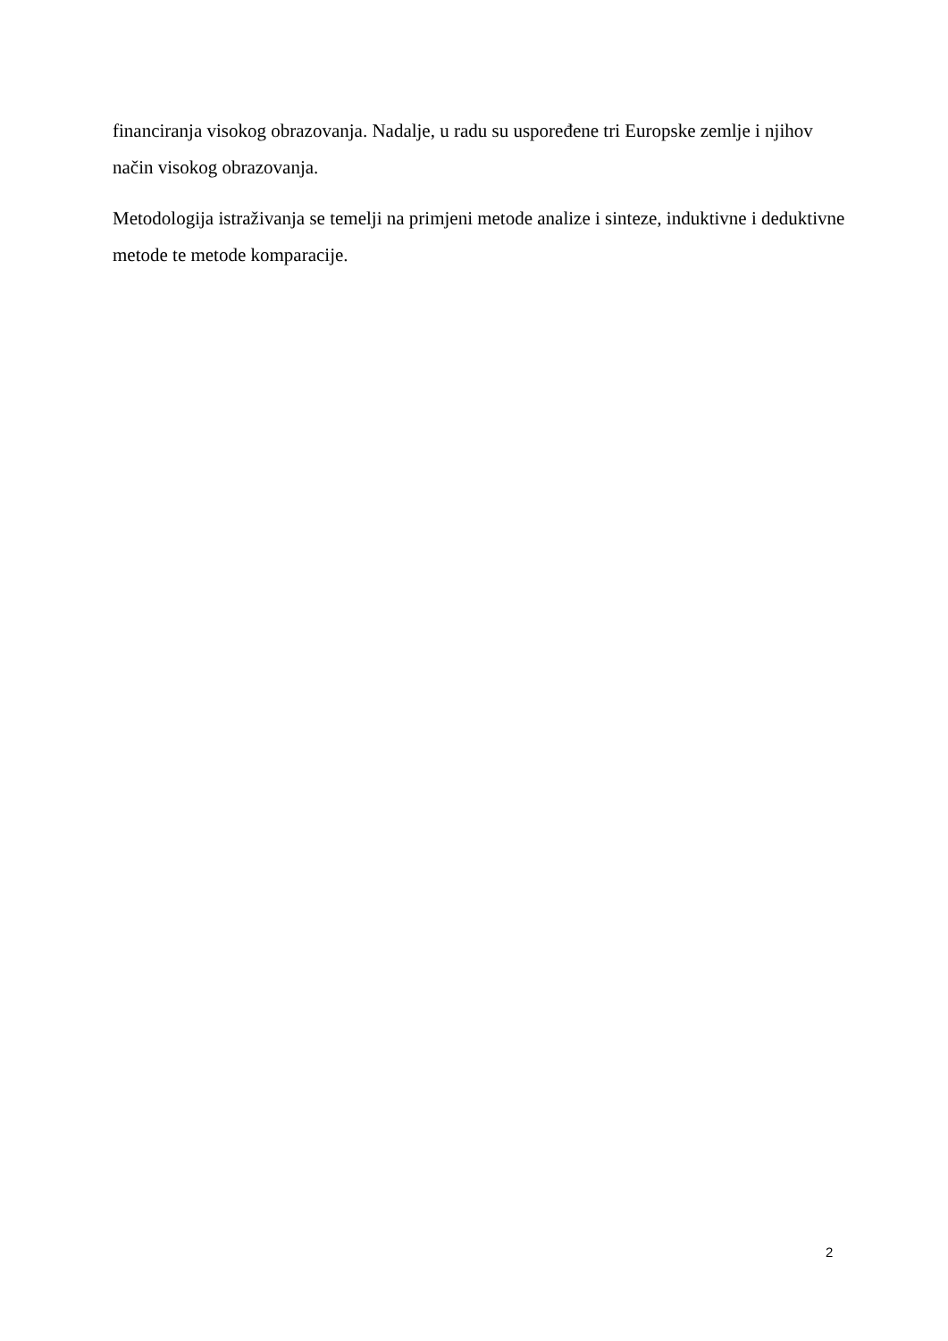financiranja visokog obrazovanja. Nadalje, u radu su uspoređene tri Europske zemlje i njihov način visokog obrazovanja.
Metodologija istraživanja se temelji na primjeni metode analize i sinteze, induktivne i deduktivne metode te metode komparacije.
2